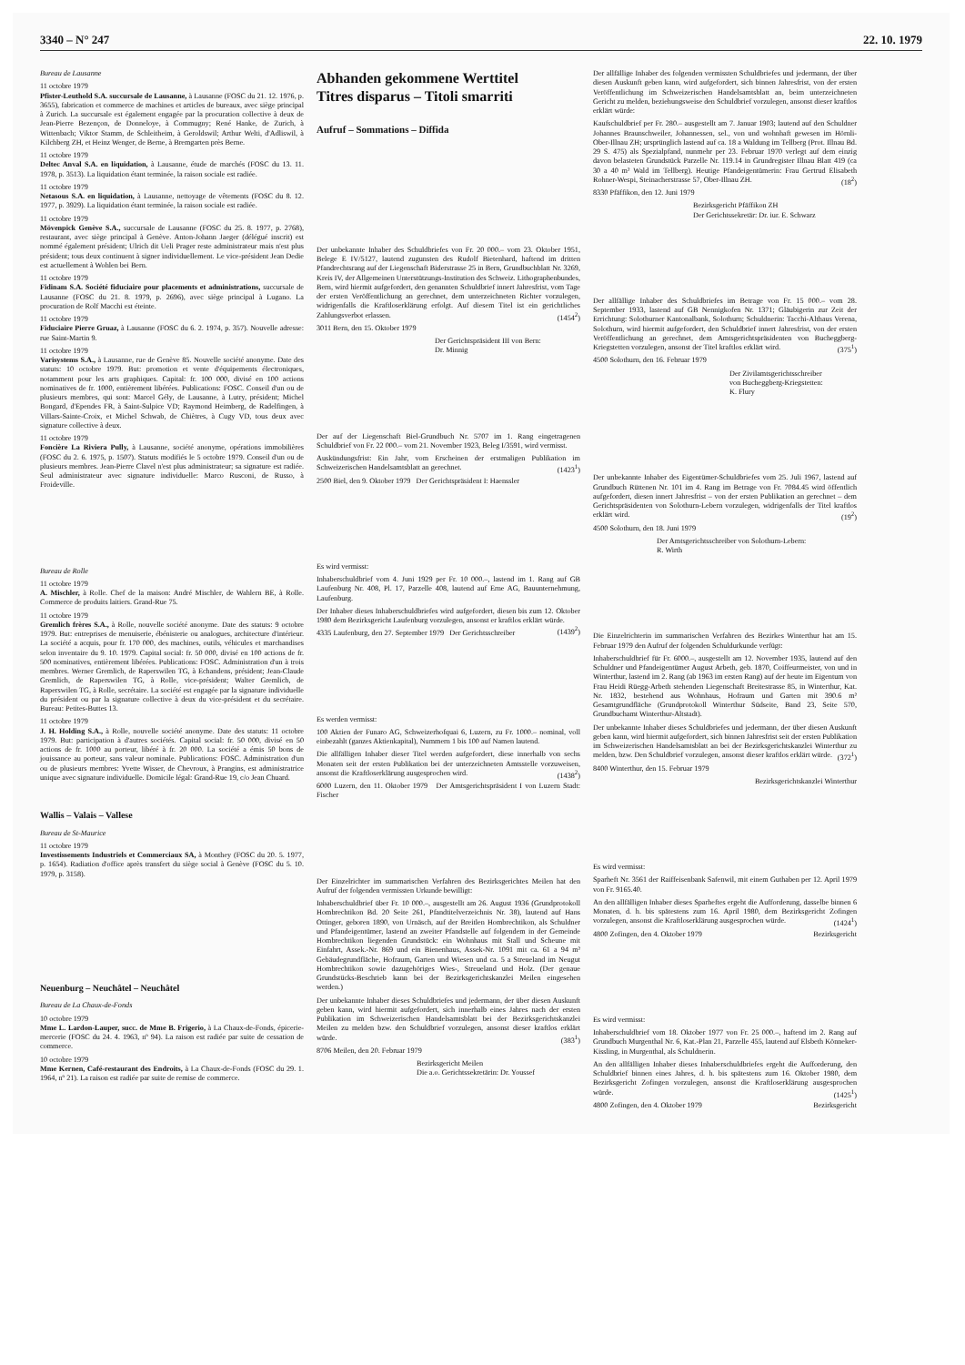3340 – N° 247 22. 10. 1979
Bureau de Lausanne
11 octobre 1979
Pfister-Leuthold S.A. succursale de Lausanne, à Lausanne (FOSC du 21. 12. 1976, p. 3655), fabrication et commerce de machines et articles de bureaux, avec siège principal à Zurich. La succursale est également engagée par la procuration collective à deux de Jean-Pierre Bezençon, de Donneloye, à Commugny; René Hanke, de Zurich, à Wittenbach; Viktor Stamm, de Schleitheim, à Geroldswil; Arthur Welti, d'Adliswil, à Kilchberg ZH, et Heinz Wenger, de Berne, à Bremgarten près Berne.
11 octobre 1979
Deltec Anval S.A. en liquidation, à Lausanne, étude de marchés (FOSC du 13. 11. 1978, p. 3513). La liquidation étant terminée, la raison sociale est radiée.
11 octobre 1979
Netasous S.A. en liquidation, à Lausanne, nettoyage de vêtements (FOSC du 8. 12. 1977, p. 3929). La liquidation étant terminée, la raison sociale est radiée.
11 octobre 1979
Mövenpick Genève S.A., succursale de Lausanne (FOSC du 25. 8. 1977, p. 2768), restaurant, avec siège principal à Genève. Anton-Johann Jaeger (délégué inscrit) est nommé également président; Ulrich dit Ueli Prager reste administrateur mais n'est plus président; tous deux continuent à signer individuellement. Le vice-président Jean Dedie est actuellement à Wohlen bei Bern.
11 octobre 1979
Fidinam S.A. Société fiduciaire pour placements et administrations, succursale de Lausanne (FOSC du 21. 8. 1979, p. 2696), avec siège principal à Lugano. La procuration de Rolf Macchi est éteinte.
11 octobre 1979
Fiduciaire Pierre Gruaz, à Lausanne (FOSC du 6. 2. 1974, p. 357). Nouvelle adresse: rue Saint-Martin 9.
11 octobre 1979
Varisystems S.A., à Lausanne, rue de Genève 85. Nouvelle société anonyme. Date des statuts: 10 octobre 1979. But: promotion et vente d'équipements électroniques, notamment pour les arts graphiques. Capital: fr. 100 000, divisé en 100 actions nominatives de fr. 1000, entièrement libérées. Publications: FOSC. Conseil d'un ou de plusieurs membres, qui sont: Marcel Gély, de Lausanne, à Lutry, président; Michel Bongard, d'Ependes FR, à Saint-Sulpice VD; Raymond Heimberg, de Radelfingen, à Villars-Sainte-Croix, et Michel Schwab, de Chiètres, à Cugy VD, tous deux avec signature collective à deux.
11 octobre 1979
Foncière La Riviera Pully, à Lausanne, société anonyme, opérations immobilières (FOSC du 2. 6. 1975, p. 1507). Statuts modifiés le 5 octobre 1979. Conseil d'un ou de plusieurs membres. Jean-Pierre Clavel n'est plus administrateur; sa signature est radiée. Seul administrateur avec signature individuelle: Marco Rusconi, de Russo, à Froideville.
Bureau de Rolle
11 octobre 1979
A. Mischler, à Rolle. Chef de la maison: André Mischler, de Wahlern BE, à Rolle. Commerce de produits laitiers. Grand-Rue 75.
11 octobre 1979
Gremlich frères S.A., à Rolle, nouvelle société anonyme. Date des statuts: 9 octobre 1979. But: entreprises de menuiserie, ébénisterie ou analogues, architecture d'intérieur. La société a acquis, pour fr. 170 000, des machines, outils, véhicules et marchandises selon inventaire du 9. 10. 1979. Capital social: fr. 50 000, divisé en 100 actions de fr. 500 nominatives, entièrement libérées. Publications: FOSC. Administration d'un à trois membres. Werner Gremlich, de Raperswilen TG, à Echandens, président; Jean-Claude Gremlich, de Raperswilen TG, à Rolle, vice-président; Walter Gremlich, de Raperswilen TG, à Rolle, secrétaire. La société est engagée par la signature individuelle du président ou par la signature collective à deux du vice-président et du secrétaire. Bureau: Petites-Buttes 13.
11 octobre 1979
J. H. Holding S.A., à Rolle, nouvelle société anonyme. Date des statuts: 11 octobre 1979. But: participation à d'autres sociétés. Capital social: fr. 50 000, divisé en 50 actions de fr. 1000 au porteur, libéré à fr. 20 000. La société a émis 50 bons de jouissance au porteur, sans valeur nominale. Publications: FOSC. Administration d'un ou de plusieurs membres: Yvette Wisser, de Chevroux, à Prangins, est administratrice unique avec signature individuelle. Domicile légal: Grand-Rue 19, c/o Jean Chuard.
Wallis – Valais – Vallese
Bureau de St-Maurice
11 octobre 1979
Investissements Industriels et Commerciaux SA, à Monthey (FOSC du 20. 5. 1977, p. 1654). Radiation d'office après transfert du siège social à Genève (FOSC du 5. 10. 1979, p. 3158).
Neuenburg – Neuchâtel – Neuchâtel
Bureau de La Chaux-de-Fonds
10 octobre 1979
Mme L. Lardon-Lauper, succ. de Mme B. Frigerio, à La Chaux-de-Fonds, épicerie-mercerie (FOSC du 24. 4. 1963, nº 94). La raison est radiée par suite de cessation de commerce.
10 octobre 1979
Mme Kernen, Café-restaurant des Endroits, à La Chaux-de-Fonds (FOSC du 29. 1. 1964, nº 21). La raison est radiée par suite de remise de commerce.
Abhanden gekommene Werttitel
Titres disparus – Titoli smarriti
Aufruf – Sommations – Diffida
Der unbekannte Inhaber des Schuldbriefes von Fr. 20 000.– vom 23. Oktober 1951, Belege E IV/5127, lautend zugunsten des Rudolf Bietenhard, haftend im dritten Pfandrechtsrang auf der Liegenschaft Biderstrasse 25 in Bern, Grundbuchblatt Nr. 3269, Kreis IV, der Allgemeinen Unterstützungs-Institution des Schweiz. Lithographenbundes, Bern, wird hiermit aufgefordert, den genannten Schuldbrief innert Jahresfrist, vom Tage der ersten Veröffentlichung an gerechnet, dem unterzeichneten Richter vorzulegen, widrigenfalls die Kraftloserklärung erfolgt. Auf diesem Titel ist ein gerichtliches Zahlungsverbot erlassen. (1454<sup>2</sup>)
3011 Bern, den 15. Oktober 1979
Der Gerichtspräsident III von Bern:
Dr. Minnig
Der auf der Liegenschaft Biel-Grundbuch Nr. 5707 im 1. Rang eingetragenen Schuldbrief von Fr. 22 000.– vom 21. November 1923, Beleg I/3591, wird vermisst.
Auskündungsfrist: Ein Jahr, vom Erscheinen der erstmaligen Publikation im Schweizerischen Handelsamtsblatt an gerechnet. (1423<sup>1</sup>)
2500 Biel, den 9. Oktober 1979 Der Gerichtspräsident I: Haenssler
Es wird vermisst:
Inhaberschuldbrief vom 4. Juni 1929 per Fr. 10 000.–, lastend im 1. Rang auf GB Laufenburg Nr. 408, Pl. 17, Parzelle 408, lautend auf Erne AG, Bauunternehmung, Laufenburg.
Der Inhaber dieses Inhaberschuldbriefes wird aufgefordert, diesen bis zum 12. Oktober 1980 dem Bezirksgericht Laufenburg vorzulegen, ansonst er kraftlos erklärt würde. (1439<sup>2</sup>)
4335 Laufenburg, den 27. September 1979 Der Gerichtsschreiber
Es werden vermisst:
100 Aktien der Funaro AG, Schweizerhofquai 6, Luzern, zu Fr. 1000.– nominal, voll einbezahlt (ganzes Aktienkapital), Nummern 1 bis 100 auf Namen lautend.
Die allfälligen Inhaber dieser Titel werden aufgefordert, diese innerhalb von sechs Monaten seit der ersten Publikation bei der unterzeichneten Amtsstelle vorzuweisen, ansonst die Kraftloserklärung ausgesprochen wird. (1438<sup>2</sup>)
6000 Luzern, den 11. Oktober 1979 Der Amtsgerichtspräsident I von Luzern Stadt: Fischer
Der Einzelrichter im summarischen Verfahren des Bezirksgerichtes Meilen hat den Aufruf der folgenden vermissten Urkunde bewilligt:
Inhaberschuldbrief über Fr. 10 000.–, ausgestellt am 26. August 1936 (Grundprotokoll Hombrechtikon Bd. 20 Seite 261, Pfandtitelverzeichnis Nr. 38), lautend auf Hans Ottinger, geboren 1890, von Urnäsch, auf der Breitlen Hombrechtikon, als Schuldner und Pfandeigentümer, lastend an zweiter Pfandstelle auf folgendem in der Gemeinde Hombrechtikon liegenden Grundstück: ein Wohnhaus mit Stall und Scheune mit Einfahrt, Assek.-Nr. 869 und ein Bienenhaus, Assek-Nr. 1091 mit ca. 61 a 94 m² Gebäudegrundfläche, Hofraum, Garten und Wiesen und ca. 5 a Streueland im Neugut Hombrechtikon sowie dazugehöriges Wies-, Streueland und Holz. (Der genaue Grundstücks-Beschrieb kann bei der Bezirksgerichtskanzlei Meilen eingesehen werden.)
Der unbekannte Inhaber dieses Schuldbriefes und jedermann, der über diesen Auskunft geben kann, wird hiermit aufgefordert, sich innerhalb eines Jahres nach der ersten Publikation im Schweizerischen Handelsamtsblatt bei der Bezirksgerichtskanzlei Meilen zu melden bzw. den Schuldbrief vorzulegen, ansonst dieser kraftlos erklärt würde. (383<sup>1</sup>)
8706 Meilen, den 20. Februar 1979
Bezirksgericht Meilen
Die a.o. Gerichtssekretärin: Dr. Youssef
Der allfällige Inhaber des folgenden vermissten Schuldbriefes und jedermann, der über diesen Auskunft geben kann, wird aufgefordert, sich binnen Jahresfrist, von der ersten Veröffentlichung im Schweizerischen Handelsamtsblatt an, beim unterzeichneten Gericht zu melden, beziehungsweise den Schuldbrief vorzulegen, ansonst dieser kraftlos erklärt würde:
Kaufschuldbrief per Fr. 280.– ausgestellt am 7. Januar 1903; lautend auf den Schuldner Johannes Braunschweiler, Johannessen, sel., von und wohnhaft gewesen im Hörnli-Ober-Illnau ZH; ursprünglich lastend auf ca. 18 a Waldung im Tellberg (Prot. Illnau Bd. 29 S. 475) als Spezialpfand, nunmehr per 23. Februar 1970 verlegt auf dem einzig davon belasteten Grundstück Parzelle Nr. 119.14 in Grundregister Illnau Blatt 419 (ca 30 a 40 m² Wald im Tellberg). Heutige Pfandeigentümerin: Frau Gertrud Elisabeth Rohner-Wespi, Steinacherstrasse 57, Ober-Illnau ZH. (18<sup>2</sup>)
8330 Pfäffikon, den 12. Juni 1979
Bezirksgericht Pfäffikon ZH
Der Gerichtssekretär: Dr. iur. E. Schwarz
Der allfällige Inhaber des Schuldbriefes im Betrage von Fr. 15 000.– vom 28. September 1933, lastend auf GB Nennigkofen Nr. 1371; Gläubigerin zur Zeit der Errichtung: Solothurner Kantonalbank, Solothurn; Schuldnerin: Tacchi-Althaus Verena, Solothurn, wird hiermit aufgefordert, den Schuldbrief innert Jahresfrist, von der ersten Veröffentlichung an gerechnet, dem Amtsgerichtspräsidenten von Bucheggberg-Kriegstetten vorzulegen, ansonst der Titel kraftlos erklärt wird. (375<sup>1</sup>)
4500 Solothurn, den 16. Februar 1979
Der Zivilamtsgerichtsschreiber
von Bucheggberg-Kriegstetten:
K. Flury
Der unbekannte Inhaber des Eigentümer-Schuldbriefes vom 25. Juli 1967, lastend auf Grundbuch Rüttenen Nr. 101 im 4. Rang im Betrage von Fr. 7084.45 wird öffentlich aufgefordert, diesen innert Jahresfrist – von der ersten Publikation an gerechnet – dem Gerichtspräsidenten von Solothurn-Lebern vorzulegen, widrigenfalls der Titel kraftlos erklärt wird. (19<sup>2</sup>)
4500 Solothurn, den 18. Juni 1979
Der Amtsgerichtsschreiber von Solothurn-Lebern:
R. Wirth
Die Einzelrichterin im summarischen Verfahren des Bezirkes Winterthur hat am 15. Februar 1979 den Aufruf der folgenden Schuldurkunde verfügt:
Inhaberschuldbrief für Fr. 6000.–, ausgestellt am 12. November 1935, lautend auf den Schuldner und Pfandeigentümer August Arbeth, geb. 1870, Coiffeurmeister, von und in Winterthur, lastend im 2. Rang (ab 1963 im ersten Rang) auf der heute im Eigentum von Frau Heidi Rüegg-Arbeth stehenden Liegenschaft Breitestrasse 85, in Winterthur, Kat. Nr. 1832, bestehend aus Wohnhaus, Hofraum und Garten mit 390.6 m² Gesamtgrundfläche (Grundprotokoll Winterthur Südseite, Band 23, Seite 570, Grundbuchamt Winterthur-Altstadt).
Der unbekannte Inhaber dieses Schuldbriefes und jedermann, der über diesen Auskunft geben kann, wird hiermit aufgefordert, sich binnen Jahresfrist seit der ersten Publikation im Schweizerischen Handelsamtsblatt an bei der Bezirksgerichtskanzlei Winterthur zu melden, bzw. Den Schuldbrief vorzulegen, ansonst dieser kraftlos erklärt würde. (372<sup>1</sup>)
8400 Winterthur, den 15. Februar 1979
Bezirksgerichtskanzlei Winterthur
Es wird vermisst:
Sparheft Nr. 3561 der Raiffeisenbank Safenwil, mit einem Guthaben per 12. April 1979 von Fr. 9165.40.
An den allfälligen Inhaber dieses Sparheftes ergeht die Aufforderung, dasselbe binnen 6 Monaten, d. h. bis spätestens zum 16. April 1980, dem Bezirksgericht Zofingen vorzulegen, ansonst die Kraftloserklärung ausgesprochen würde. (1424<sup>1</sup>)
4800 Zofingen, den 4. Oktober 1979 Bezirksgericht
Es wird vermisst:
Inhaberschuldbrief vom 18. Oktober 1977 von Fr. 25 000.–, haftend im 2. Rang auf Grundbuch Murgenthal Nr. 6, Kat.-Plan 21, Parzelle 455, lautend auf Elsbeth Könneker-Kissling, in Murgenthal, als Schuldnerin.
An den allfälligen Inhaber dieses Inhaberschuldbriefes ergeht die Aufforderung, den Schuldbrief binnen eines Jahres, d. h. bis spätestens zum 16. Oktober 1980, dem Bezirksgericht Zofingen vorzulegen, ansonst die Kraftloserklärung ausgesprochen würde. (1425<sup>1</sup>)
4800 Zofingen, den 4. Oktober 1979 Bezirksgericht